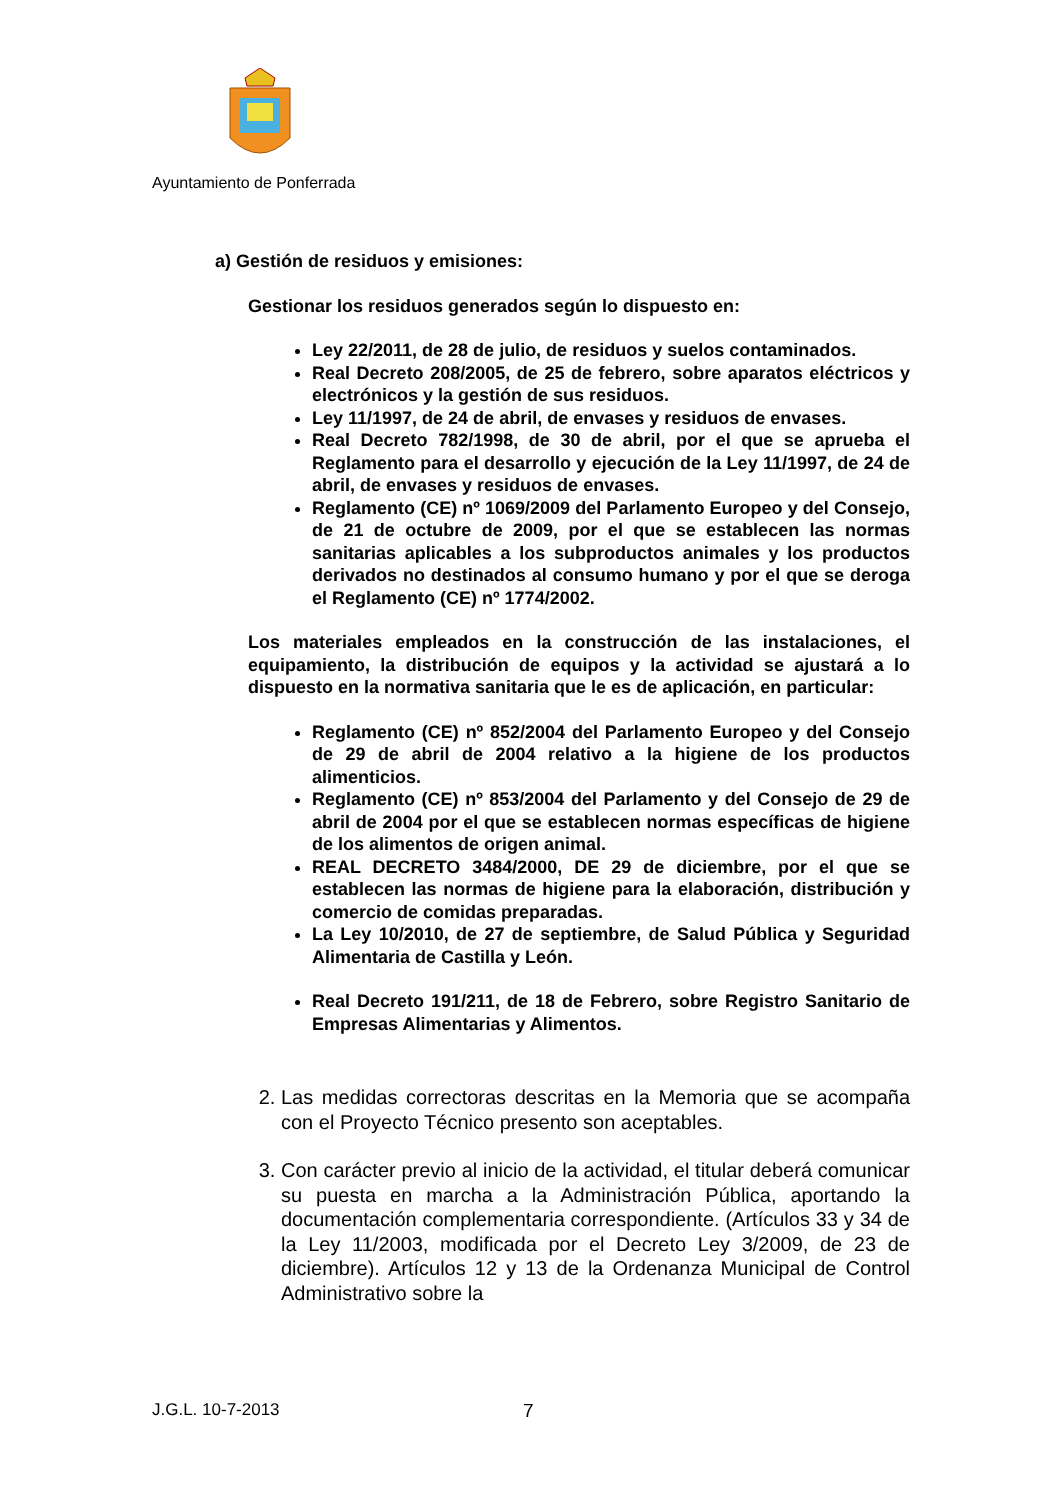Ayuntamiento de Ponferrada
a) Gestión de residuos y emisiones:
Gestionar los residuos generados según lo dispuesto en:
Ley 22/2011, de 28 de julio, de residuos y suelos contaminados.
Real Decreto 208/2005, de 25 de febrero, sobre aparatos eléctricos y electrónicos y la gestión de sus residuos.
Ley 11/1997, de 24 de abril, de envases y residuos de envases.
Real Decreto 782/1998, de 30 de abril, por el que se aprueba el Reglamento para el desarrollo y ejecución de la Ley 11/1997, de 24 de abril, de envases y residuos de envases.
Reglamento (CE) nº 1069/2009 del Parlamento Europeo y del Consejo, de 21 de octubre de 2009, por el que se establecen las normas sanitarias aplicables a los subproductos animales y los productos derivados no destinados al consumo humano y por el que se deroga el Reglamento (CE) nº 1774/2002.
Los materiales empleados en la construcción de las instalaciones, el equipamiento, la distribución de equipos y la actividad se ajustará a lo dispuesto en la normativa sanitaria que le es de aplicación, en particular:
Reglamento (CE) nº 852/2004 del Parlamento Europeo y del Consejo de 29 de abril de 2004 relativo a la higiene de los productos alimenticios.
Reglamento (CE) nº 853/2004 del Parlamento y del Consejo de 29 de abril de 2004 por el que se establecen normas específicas de higiene de los alimentos de origen animal.
REAL DECRETO 3484/2000, DE 29 de diciembre, por el que se establecen las normas de higiene para la elaboración, distribución y comercio de comidas preparadas.
La Ley 10/2010, de 27 de septiembre, de Salud Pública y Seguridad Alimentaria de Castilla y León.
Real Decreto 191/211, de 18 de Febrero, sobre Registro Sanitario de Empresas Alimentarias y Alimentos.
2. Las medidas correctoras descritas en la Memoria que se acompaña con el Proyecto Técnico presento son aceptables.
3. Con carácter previo al inicio de la actividad, el titular deberá comunicar su puesta en marcha a la Administración Pública, aportando la documentación complementaria correspondiente. (Artículos 33 y 34 de la Ley 11/2003, modificada por el Decreto Ley 3/2009, de 23 de diciembre). Artículos 12 y 13 de la Ordenanza Municipal de Control Administrativo sobre la
J.G.L. 10-7-2013 7